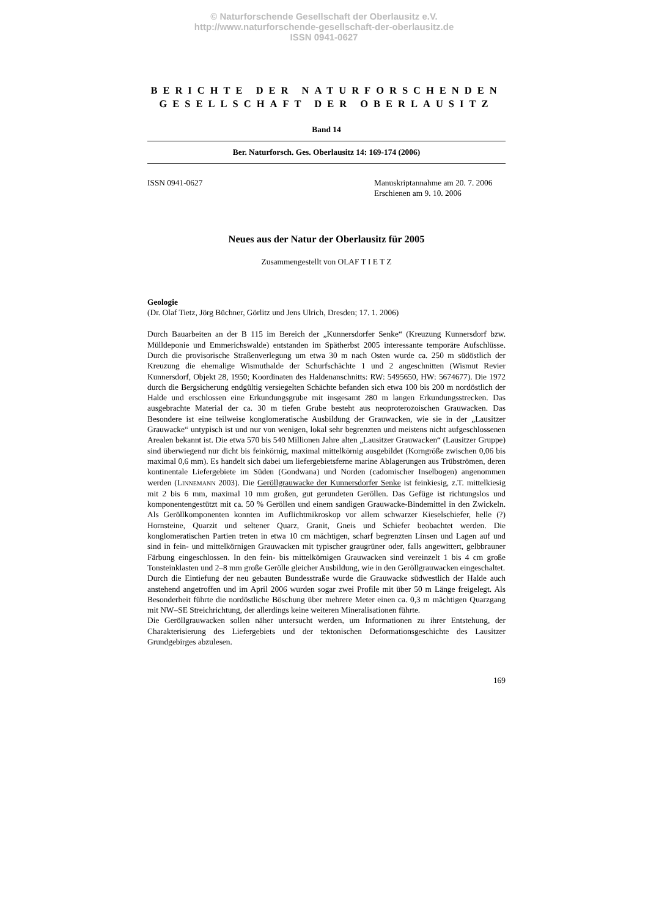© Naturforschende Gesellschaft der Oberlausitz e.V.
http://www.naturforschende-gesellschaft-der-oberlausitz.de
ISSN 0941-0627
BERICHTE DER NATURFORSCHENDEN
GESELLSCHAFT DER OBERLAUSITZ
Band 14
Ber. Naturforsch. Ges. Oberlausitz 14: 169-174 (2006)
ISSN 0941-0627 Manuskriptannahme am 20. 7. 2006
Erschienen am 9. 10. 2006
Neues aus der Natur der Oberlausitz für 2005
Zusammengestellt von OLAF T I E T Z
Geologie
(Dr. Olaf Tietz, Jörg Büchner, Görlitz und Jens Ulrich, Dresden; 17. 1. 2006)
Durch Bauarbeiten an der B 115 im Bereich der „Kunnersdorfer Senke“ (Kreuzung Kunnersdorf bzw. Mülldeponie und Emmerichswalde) entstanden im Spätherbst 2005 interessante temporäre Aufschlüsse. Durch die provisorische Straßenverlegung um etwa 30 m nach Osten wurde ca. 250 m südöstlich der Kreuzung die ehemalige Wismuthalde der Schurfschächte 1 und 2 angeschnitten (Wismut Revier Kunnersdorf, Objekt 28, 1950; Koordinaten des Haldenanschnitts: RW: 5495650, HW: 5674677). Die 1972 durch die Bergsicherung endgültig versiegelten Schächte befanden sich etwa 100 bis 200 m nordöstlich der Halde und erschlossen eine Erkundungsgrube mit insgesamt 280 m langen Erkundungsstrecken. Das ausgebrachte Material der ca. 30 m tiefen Grube besteht aus neoproterozoischen Grauwacken. Das Besondere ist eine teilweise konglomeratische Ausbildung der Grauwacken, wie sie in der „Lausitzer Grauwacke“ untypisch ist und nur von wenigen, lokal sehr begrenzten und meistens nicht aufgeschlossenen Arealen bekannt ist. Die etwa 570 bis 540 Millionen Jahre alten „Lausitzer Grauwacken“ (Lausitzer Gruppe) sind überwiegend nur dicht bis feinkörnig, maximal mittelkörnig ausgebildet (Korngröße zwischen 0,06 bis maximal 0,6 mm). Es handelt sich dabei um liefergebietsferne marine Ablagerungen aus Trübströmen, deren kontinentale Liefergebiete im Süden (Gondwana) und Norden (cadomischer Inselbogen) angenommen werden (LINNEMANN 2003). Die Geröllgrauwacke der Kunnersdorfer Senke ist feinkiesig, z.T. mittelkiesig mit 2 bis 6 mm, maximal 10 mm großen, gut gerundeten Geröllen. Das Gefüge ist richtungslos und komponentengestützt mit ca. 50 % Geröllen und einem sandigen Grauwacke-Bindemittel in den Zwickeln. Als Geröllkomponenten konnten im Auflichtmikroskop vor allem schwarzer Kieselschiefer, helle (?) Hornsteine, Quarzit und seltener Quarz, Granit, Gneis und Schiefer beobachtet werden. Die konglomeratischen Partien treten in etwa 10 cm mächtigen, scharf begrenzten Linsen und Lagen auf und sind in fein- und mittelkörnigen Grauwacken mit typischer graugrüner oder, falls angewittert, gelbbrauner Färbung eingeschlossen. In den fein- bis mittelkörnigen Grauwacken sind vereinzelt 1 bis 4 cm große Tonsteinklasten und 2–8 mm große Gerölle gleicher Ausbildung, wie in den Geröllgrauwacken eingeschaltet.
Durch die Eintiefung der neu gebauten Bundesstraße wurde die Grauwacke südwestlich der Halde auch anstehend angetroffen und im April 2006 wurden sogar zwei Profile mit über 50 m Länge freigelegt. Als Besonderheit führte die nordöstliche Böschung über mehrere Meter einen ca. 0,3 m mächtigen Quarzgang mit NW–SE Streichrichtung, der allerdings keine weiteren Mineralisationen führte.
Die Geröllgrauwacken sollen näher untersucht werden, um Informationen zu ihrer Entstehung, der Charakterisierung des Liefergebiets und der tektonischen Deformationsgeschichte des Lausitzer Grundgebirges abzulesen.
169